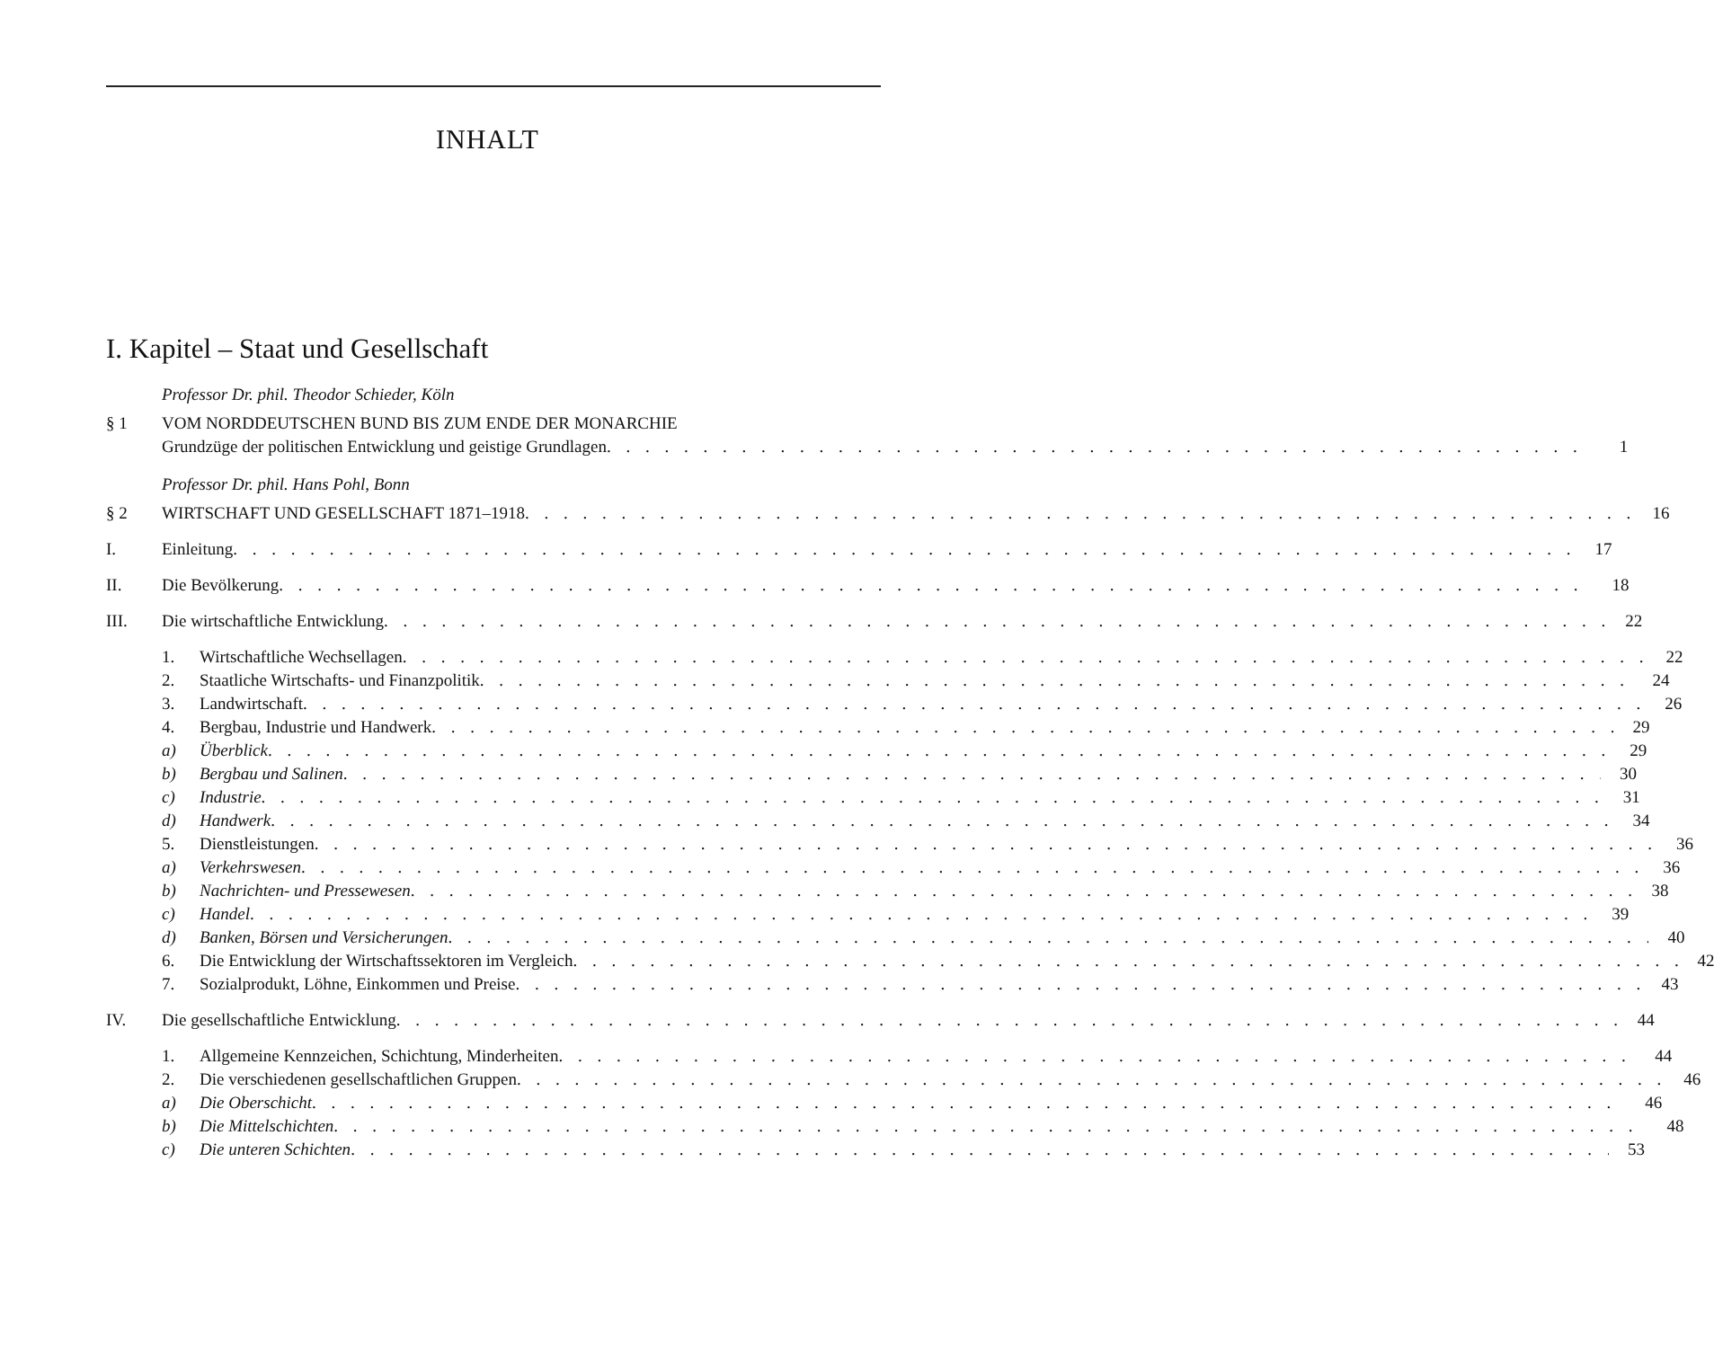INHALT
I. Kapitel – Staat und Gesellschaft
Professor Dr. phil. Theodor Schieder, Köln
§ 1 VOM NORDDEUTSCHEN BUND BIS ZUM ENDE DER MONARCHIE
Grundzüge der politischen Entwicklung und geistige Grundlagen 1
Professor Dr. phil. Hans Pohl, Bonn
§ 2 WIRTSCHAFT UND GESELLSCHAFT 1871–1918 16
I. Einleitung 17
II. Die Bevölkerung 18
III. Die wirtschaftliche Entwicklung 22
1. Wirtschaftliche Wechsellagen 22
2. Staatliche Wirtschafts- und Finanzpolitik 24
3. Landwirtschaft 26
4. Bergbau, Industrie und Handwerk 29
a) Überblick 29
b) Bergbau und Salinen 30
c) Industrie 31
d) Handwerk 34
5. Dienstleistungen 36
a) Verkehrswesen 36
b) Nachrichten- und Pressewesen 38
c) Handel 39
d) Banken, Börsen und Versicherungen 40
6. Die Entwicklung der Wirtschaftssektoren im Vergleich 42
7. Sozialprodukt, Löhne, Einkommen und Preise 43
IV. Die gesellschaftliche Entwicklung 44
1. Allgemeine Kennzeichen, Schichtung, Minderheiten 44
2. Die verschiedenen gesellschaftlichen Gruppen 46
a) Die Oberschicht 46
b) Die Mittelschichten 48
c) Die unteren Schichten 53